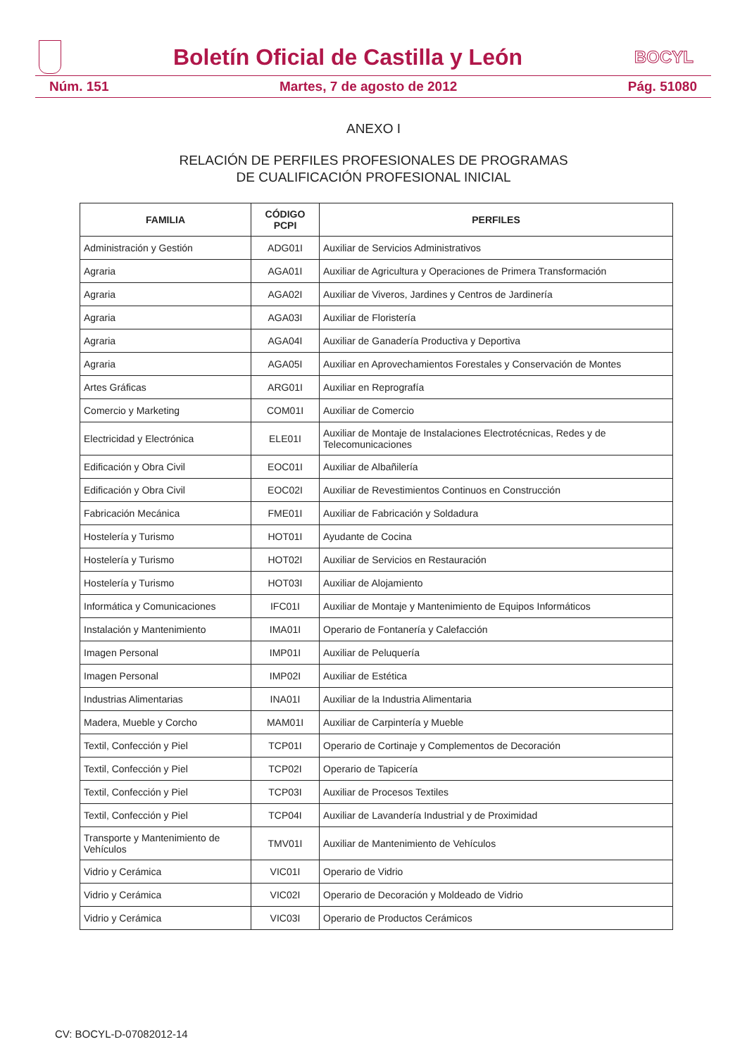Boletín Oficial de Castilla y León
BOCYL
Núm. 151 Martes, 7 de agosto de 2012 Pág. 51080
ANEXO I
RELACIÓN DE PERFILES PROFESIONALES DE PROGRAMAS
DE CUALIFICACIÓN PROFESIONAL INICIAL
| FAMILIA | CÓDIGO PCPI | PERFILES |
| --- | --- | --- |
| Administración y Gestión | ADG01I | Auxiliar de Servicios Administrativos |
| Agraria | AGA01I | Auxiliar de Agricultura y Operaciones de Primera Transformación |
| Agraria | AGA02I | Auxiliar de Viveros, Jardines y Centros de Jardinería |
| Agraria | AGA03I | Auxiliar de Floristería |
| Agraria | AGA04I | Auxiliar de Ganadería Productiva y Deportiva |
| Agraria | AGA05I | Auxiliar en Aprovechamientos Forestales y Conservación de Montes |
| Artes Gráficas | ARG01I | Auxiliar en Reprografía |
| Comercio y Marketing | COM01I | Auxiliar de Comercio |
| Electricidad y Electrónica | ELE01I | Auxiliar de Montaje de Instalaciones Electrotécnicas, Redes y de Telecomunicaciones |
| Edificación y Obra Civil | EOC01I | Auxiliar de Albañilería |
| Edificación y Obra Civil | EOC02I | Auxiliar de Revestimientos Continuos en Construcción |
| Fabricación Mecánica | FME01I | Auxiliar de Fabricación y Soldadura |
| Hostelería y Turismo | HOT01I | Ayudante de Cocina |
| Hostelería y Turismo | HOT02I | Auxiliar de Servicios en Restauración |
| Hostelería y Turismo | HOT03I | Auxiliar de Alojamiento |
| Informática y Comunicaciones | IFC01I | Auxiliar de Montaje y Mantenimiento de Equipos Informáticos |
| Instalación y Mantenimiento | IMA01I | Operario de Fontanería y Calefacción |
| Imagen Personal | IMP01I | Auxiliar de Peluquería |
| Imagen Personal | IMP02I | Auxiliar de Estética |
| Industrias Alimentarias | INA01I | Auxiliar de la Industria Alimentaria |
| Madera, Mueble y Corcho | MAM01I | Auxiliar de Carpintería y Mueble |
| Textil, Confección y Piel | TCP01I | Operario de Cortinaje y Complementos de Decoración |
| Textil, Confección y Piel | TCP02I | Operario de Tapicería |
| Textil, Confección y Piel | TCP03I | Auxiliar de Procesos Textiles |
| Textil, Confección y Piel | TCP04I | Auxiliar de Lavandería Industrial y de Proximidad |
| Transporte y Mantenimiento de Vehículos | TMV01I | Auxiliar de Mantenimiento de Vehículos |
| Vidrio y Cerámica | VIC01I | Operario de Vidrio |
| Vidrio y Cerámica | VIC02I | Operario de Decoración y Moldeado de Vidrio |
| Vidrio y Cerámica | VIC03I | Operario de Productos Cerámicos |
CV: BOCYL-D-07082012-14